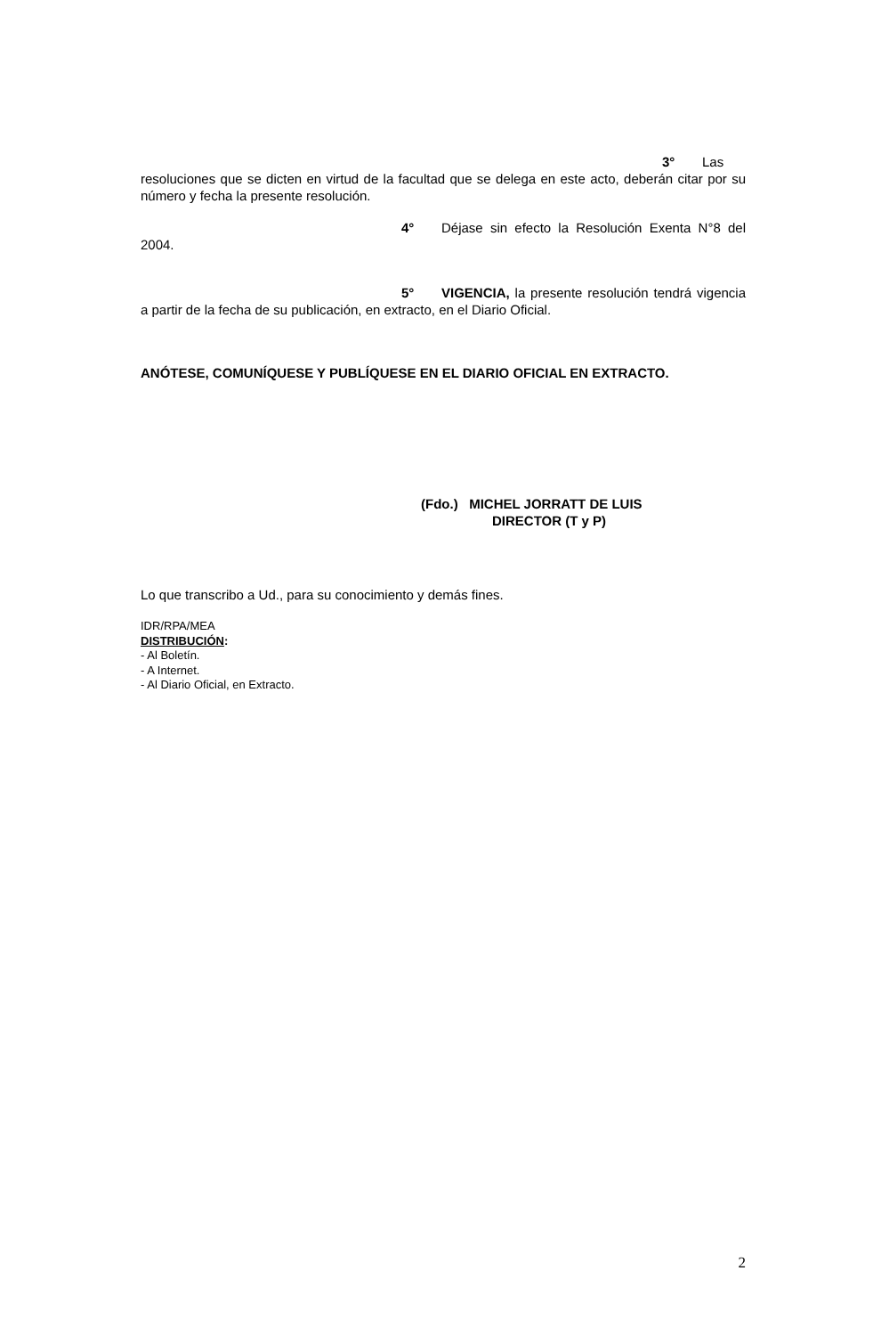3° Las resoluciones que se dicten en virtud de la facultad que se delega en este acto, deberán citar por su número y fecha la presente resolución.
4° Déjase sin efecto la Resolución Exenta N°8 del 2004.
5° VIGENCIA, la presente resolución tendrá vigencia a partir de la fecha de su publicación, en extracto, en el Diario Oficial.
ANÓTESE, COMUNÍQUESE Y PUBLÍQUESE EN EL DIARIO OFICIAL EN EXTRACTO.
(Fdo.) MICHEL JORRATT DE LUIS
DIRECTOR (T y P)
Lo que transcribo a Ud., para su conocimiento y demás fines.
IDR/RPA/MEA
DISTRIBUCIÓN:
- Al Boletín.
- A Internet.
- Al Diario Oficial, en Extracto.
2